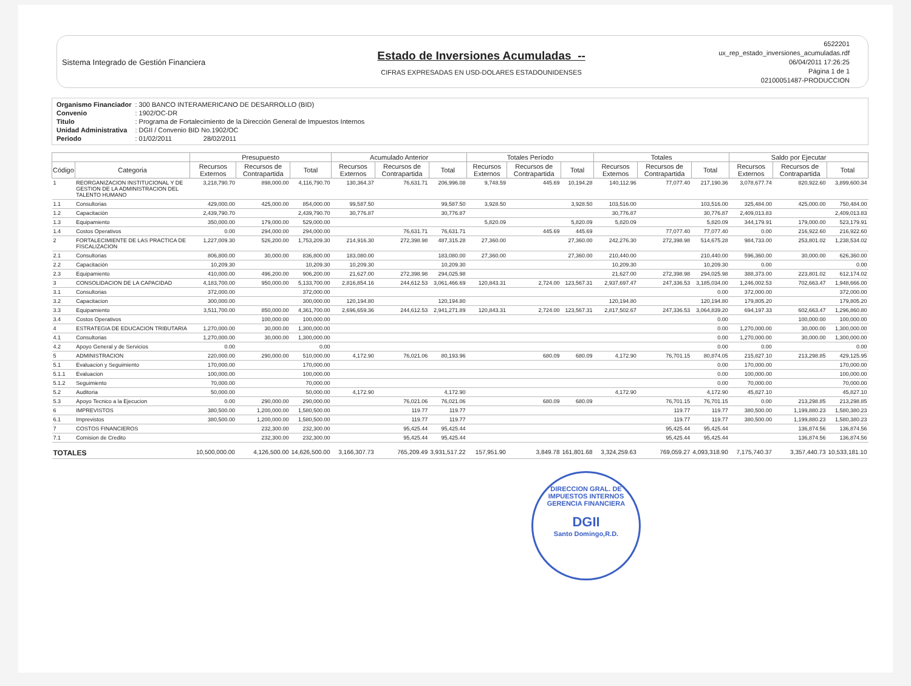Sistema Integrado de Gestión Financiera
Estado de Inversiones Acumuladas --
CIFRAS EXPRESADAS EN USD-DOLARES ESTADOUNIDENSES
6522201
ux_rep_estado_inversiones_acumuladas.rdf
06/04/2011 17:26:25
Página 1 de 1
02100051487-PRODUCCION
| Organismo Financiador | : 300 BANCO INTERAMERICANO DE DESARROLLO (BID) |
| Convenio | : 1902/OC-DR |
| Titulo | : Programa de Fortalecimiento de la Dirección General de Impuestos Internos |
| Unidad Administrativa | : DGII / Convenio BID No.1902/OC |
| Periodo | : 01/02/2011 28/02/2011 |
| | | Presupuesto | | | Acumulado Anterior | | | Totales Período | | | Totales | | | Saldo por Ejecutar | | |
| --- | --- | --- | --- | --- | --- | --- | --- | --- | --- | --- | --- | --- | --- | --- | --- | --- |
| Código | Categoria | Recursos Externos | Recursos de Contrapartida | Total | Recursos Externos | Recursos de Contrapartida | Total | Recursos Externos | Recursos de Contrapartida | Total | Recursos Externos | Recursos de Contrapartida | Total | Recursos Externos | Recursos de Contrapartida | Total |
| 1 | REORGANIZACION INSTITUCIONAL Y DE GESTION DE LA ADMINISTRACION DEL TALENTO HUMANO | 3,218,790.70 | 898,000.00 | 4,116,790.70 | 130,364.37 | 76,631.71 | 206,996.08 | 9,748.59 | 445.69 | 10,194.28 | 140,112.96 | 77,077.40 | 217,190.36 | 3,078,677.74 | 820,922.60 | 3,899,600.34 |
| 1.1 | Consultorias | 429,000.00 | 425,000.00 | 854,000.00 | 99,587.50 | | 99,587.50 | 3,928.50 | | 3,928.50 | 103,516.00 | | 103,516.00 | 325,484.00 | 425,000.00 | 750,484.00 |
| 1.2 | Capacitación | 2,439,790.70 | | 2,439,790.70 | 30,776.87 | | 30,776.87 | | | | 30,776.87 | | 30,776.87 | 2,409,013.83 | | 2,409,013.83 |
| 1.3 | Equipamiento | 350,000.00 | 179,000.00 | 529,000.00 | | | | 5,820.09 | | 5,820.09 | 5,820.09 | | 5,820.09 | 344,179.91 | 179,000.00 | 523,179.91 |
| 1.4 | Costos Operativos | 0.00 | 294,000.00 | 294,000.00 | | 76,631.71 | 76,631.71 | | 445.69 | 445.69 | | 77,077.40 | 77,077.40 | 0.00 | 216,922.60 | 216,922.60 |
| 2 | FORTALECIMIENTE DE LAS PRACTICA DE FISCALIZACION | 1,227,009.30 | 526,200.00 | 1,753,209.30 | 214,916.30 | 272,398.98 | 487,315.28 | 27,360.00 | | 27,360.00 | 242,276.30 | 272,398.98 | 514,675.28 | 984,733.00 | 253,801.02 | 1,238,534.02 |
| 2.1 | Consultorias | 806,800.00 | 30,000.00 | 836,800.00 | 183,080.00 | | 183,080.00 | 27,360.00 | | 27,360.00 | 210,440.00 | | 210,440.00 | 596,360.00 | 30,000.00 | 626,360.00 |
| 2.2 | Capacitación | 10,209.30 | | 10,209.30 | 10,209.30 | | 10,209.30 | | | | 10,209.30 | | 10,209.30 | 0.00 | | 0.00 |
| 2.3 | Equipamiento | 410,000.00 | 496,200.00 | 906,200.00 | 21,627.00 | 272,398.98 | 294,025.98 | | | | 21,627.00 | 272,398.98 | 294,025.98 | 388,373.00 | 223,801.02 | 612,174.02 |
| 3 | CONSOLIDACION DE LA CAPACIDAD | 4,183,700.00 | 950,000.00 | 5,133,700.00 | 2,816,854.16 | 244,612.53 | 3,061,466.69 | 120,843.31 | 2,724.00 | 123,567.31 | 2,937,697.47 | 247,336.53 | 3,185,034.00 | 1,246,002.53 | 702,663.47 | 1,948,666.00 |
| 3.1 | Consultorias | 372,000.00 | | 372,000.00 | | | | | | | | | 0.00 | 372,000.00 | | 372,000.00 |
| 3.2 | Capacitacion | 300,000.00 | | 300,000.00 | 120,194.80 | | 120,194.80 | | | | 120,194.80 | | 120,194.80 | 179,805.20 | | 179,805.20 |
| 3.3 | Equipamiento | 3,511,700.00 | 850,000.00 | 4,361,700.00 | 2,696,659.36 | 244,612.53 | 2,941,271.89 | 120,843.31 | 2,724.00 | 123,567.31 | 2,817,502.67 | 247,336.53 | 3,064,839.20 | 694,197.33 | 602,663.47 | 1,296,860.80 |
| 3.4 | Costos Operativos | | 100,000.00 | 100,000.00 | | | | | | | | | 0.00 | | 100,000.00 | 100,000.00 |
| 4 | ESTRATEGIA DE EDUCACION TRIBUTARIA | 1,270,000.00 | 30,000.00 | 1,300,000.00 | | | | | | | | | 0.00 | 1,270,000.00 | 30,000.00 | 1,300,000.00 |
| 4.1 | Consultorias | 1,270,000.00 | 30,000.00 | 1,300,000.00 | | | | | | | | | 0.00 | 1,270,000.00 | 30,000.00 | 1,300,000.00 |
| 4.2 | Apoyo General y de Servicios | 0.00 | | 0.00 | | | | | | | | | 0.00 | 0.00 | | 0.00 |
| 5 | ADMINISTRACION | 220,000.00 | 290,000.00 | 510,000.00 | 4,172.90 | 76,021.06 | 80,193.96 | | 680.09 | 680.09 | 4,172.90 | 76,701.15 | 80,874.05 | 215,827.10 | 213,298.85 | 429,125.95 |
| 5.1 | Evaluacion y Seguimiento | 170,000.00 | | 170,000.00 | | | | | | | | | 0.00 | 170,000.00 | | 170,000.00 |
| 5.1.1 | Evaluacion | 100,000.00 | | 100,000.00 | | | | | | | | | 0.00 | 100,000.00 | | 100,000.00 |
| 5.1.2 | Seguimiento | 70,000.00 | | 70,000.00 | | | | | | | | | 0.00 | 70,000.00 | | 70,000.00 |
| 5.2 | Auditoria | 50,000.00 | | 50,000.00 | 4,172.90 | | 4,172.90 | | | | 4,172.90 | | 4,172.90 | 45,827.10 | | 45,827.10 |
| 5.3 | Apoyo Tecnico a la Ejecucion | 0.00 | 290,000.00 | 290,000.00 | | 76,021.06 | 76,021.06 | | 680.09 | 680.09 | | 76,701.15 | 76,701.15 | 0.00 | 213,298.85 | 213,298.85 |
| 6 | IMPREVISTOS | 380,500.00 | 1,200,000.00 | 1,580,500.00 | | 119.77 | 119.77 | | | | | 119.77 | 119.77 | 380,500.00 | 1,199,880.23 | 1,580,380.23 |
| 6.1 | Imprevistos | 380,500.00 | 1,200,000.00 | 1,580,500.00 | | 119.77 | 119.77 | | | | | 119.77 | 119.77 | 380,500.00 | 1,199,880.23 | 1,580,380.23 |
| 7 | COSTOS FINANCIEROS | | 232,300.00 | 232,300.00 | | 95,425.44 | 95,425.44 | | | | | 95,425.44 | 95,425.44 | | 136,874.56 | 136,874.56 |
| 7.1 | Comision de Credito | | 232,300.00 | 232,300.00 | | 95,425.44 | 95,425.44 | | | | | 95,425.44 | 95,425.44 | | 136,874.56 | 136,874.56 |
| TOTALES | | 10,500,000.00 | 4,126,500.00 | 14,626,500.00 | 3,166,307.73 | 765,209.49 | 3,931,517.22 | 157,951.90 | 3,849.78 | 161,801.68 | 3,324,259.63 | 769,059.27 | 4,093,318.90 | 7,175,740.37 | 3,357,440.73 | 10,533,181.10 |
DIRECCION GRAL. DE IMPUESTOS INTERNOS
GERENCIA FINANCIERA
DGII
Santo Domingo,R.D.